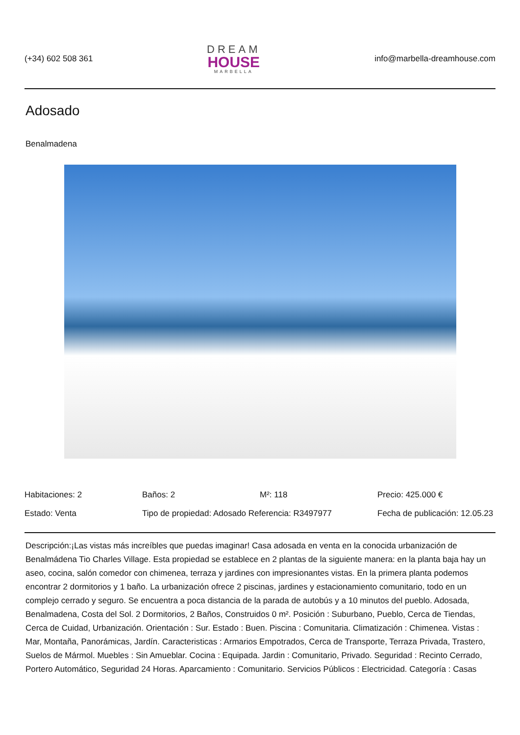(+34) 602 508 361
DREAM
HOUSE
MARBELLA
info@marbella-dreamhouse.com
Adosado
Benalmadena
Habitaciones: 2
Baños: 2
M²: 118
Precio: 425.000 €
Estado: Venta
Tipo de propiedad: Adosado Referencia: R3497977
Fecha de publicación: 12.05.23
Descripción:¡Las vistas más increíbles que puedas imaginar! Casa adosada en venta en la conocida urbanización de Benalmádena Tio Charles Village. Esta propiedad se establece en 2 plantas de la siguiente manera: en la planta baja hay un aseo, cocina, salón comedor con chimenea, terraza y jardines con impresionantes vistas. En la primera planta podemos encontrar 2 dormitorios y 1 baño. La urbanización ofrece 2 piscinas, jardines y estacionamiento comunitario, todo en un complejo cerrado y seguro. Se encuentra a poca distancia de la parada de autobús y a 10 minutos del pueblo. Adosada, Benalmadena, Costa del Sol. 2 Dormitorios, 2 Baños, Construidos 0 m². Posición : Suburbano, Pueblo, Cerca de Tiendas, Cerca de Cuidad, Urbanización. Orientación : Sur. Estado : Buen. Piscina : Comunitaria. Climatización : Chimenea. Vistas : Mar, Montaña, Panorámicas, Jardín. Caracteristicas : Armarios Empotrados, Cerca de Transporte, Terraza Privada, Trastero, Suelos de Mármol. Muebles : Sin Amueblar. Cocina : Equipada. Jardin : Comunitario, Privado. Seguridad : Recinto Cerrado, Portero Automático, Seguridad 24 Horas. Aparcamiento : Comunitario. Servicios Públicos : Electricidad. Categoría : Casas